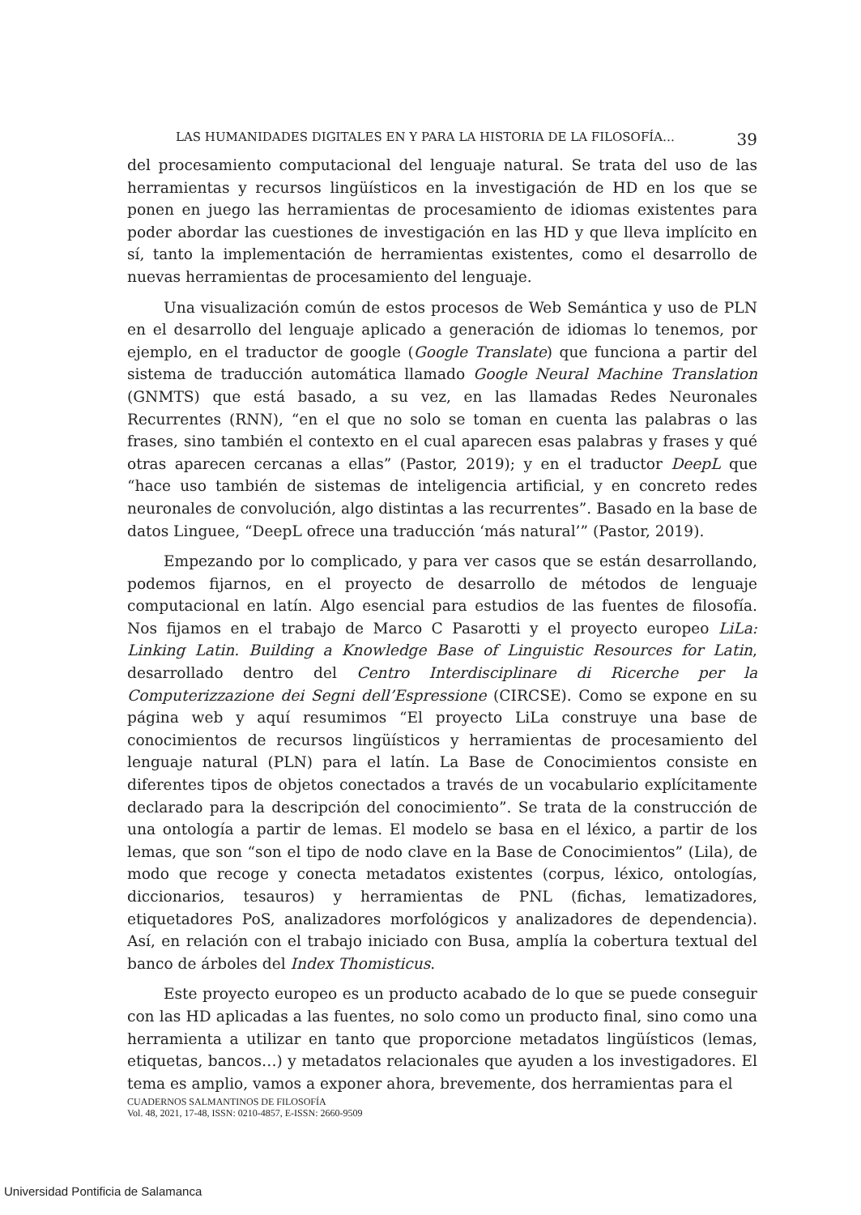LAS HUMANIDADES DIGITALES EN Y PARA LA HISTORIA DE LA FILOSOFÍA… 39
del procesamiento computacional del lenguaje natural. Se trata del uso de las herramientas y recursos lingüísticos en la investigación de HD en los que se ponen en juego las herramientas de procesamiento de idiomas existentes para poder abordar las cuestiones de investigación en las HD y que lleva implícito en sí, tanto la implementación de herramientas existentes, como el desarrollo de nuevas herramientas de procesamiento del lenguaje.
Una visualización común de estos procesos de Web Semántica y uso de PLN en el desarrollo del lenguaje aplicado a generación de idiomas lo tenemos, por ejemplo, en el traductor de google (Google Translate) que funciona a partir del sistema de traducción automática llamado Google Neural Machine Translation (GNMTS) que está basado, a su vez, en las llamadas Redes Neuronales Recurrentes (RNN), “en el que no solo se toman en cuenta las palabras o las frases, sino también el contexto en el cual aparecen esas palabras y frases y qué otras aparecen cercanas a ellas” (Pastor, 2019); y en el traductor DeepL que “hace uso también de sistemas de inteligencia artificial, y en concreto redes neuronales de convolución, algo distintas a las recurrentes”. Basado en la base de datos Linguee, “DeepL ofrece una traducción ‘más natural’” (Pastor, 2019).
Empezando por lo complicado, y para ver casos que se están desarrollando, podemos fijarnos, en el proyecto de desarrollo de métodos de lenguaje computacional en latín. Algo esencial para estudios de las fuentes de filosofía. Nos fijamos en el trabajo de Marco C Pasarotti y el proyecto europeo LiLa: Linking Latin. Building a Knowledge Base of Linguistic Resources for Latin, desarrollado dentro del Centro Interdisciplinare di Ricerche per la Computerizzazione dei Segni dell’Espressione (CIRCSE). Como se expone en su página web y aquí resumimos “El proyecto LiLa construye una base de conocimientos de recursos lingüísticos y herramientas de procesamiento del lenguaje natural (PLN) para el latín. La Base de Conocimientos consiste en diferentes tipos de objetos conectados a través de un vocabulario explícitamente declarado para la descripción del conocimiento”. Se trata de la construcción de una ontología a partir de lemas. El modelo se basa en el léxico, a partir de los lemas, que son “son el tipo de nodo clave en la Base de Conocimientos” (Lila), de modo que recoge y conecta metadatos existentes (corpus, léxico, ontologías, diccionarios, tesauros) y herramientas de PNL (fichas, lematizadores, etiquetadores PoS, analizadores morfológicos y analizadores de dependencia). Así, en relación con el trabajo iniciado con Busa, amplía la cobertura textual del banco de árboles del Index Thomisticus.
Este proyecto europeo es un producto acabado de lo que se puede conseguir con las HD aplicadas a las fuentes, no solo como un producto final, sino como una herramienta a utilizar en tanto que proporcione metadatos lingüísticos (lemas, etiquetas, bancos…) y metadatos relacionales que ayuden a los investigadores. El tema es amplio, vamos a exponer ahora, brevemente, dos herramientas para el
CUADERNOS SALMANTINOS DE FILOSOFÍA
Vol. 48, 2021, 17-48, ISSN: 0210-4857, E-ISSN: 2660-9509
Universidad Pontificia de Salamanca